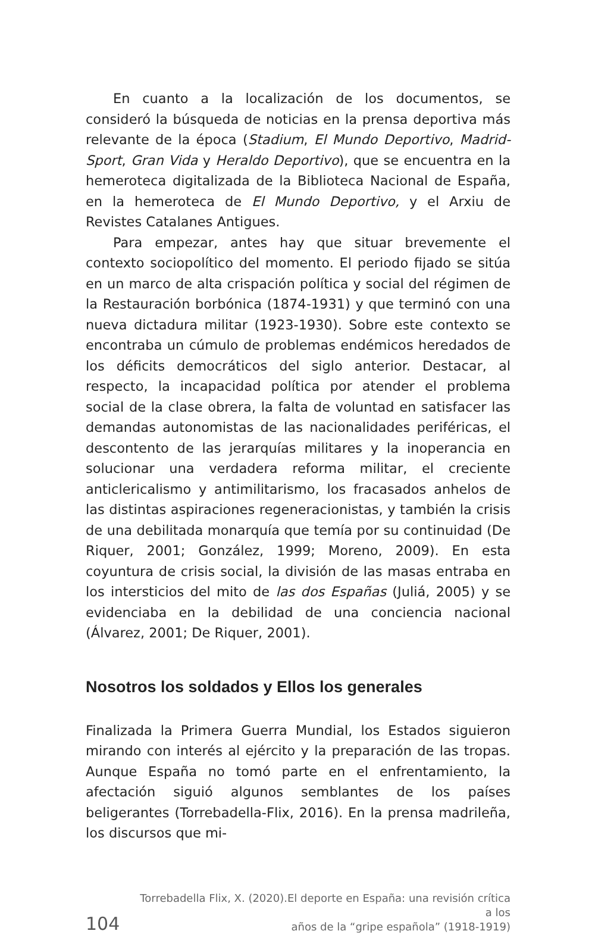En cuanto a la localización de los documentos, se consideró la búsqueda de noticias en la prensa deportiva más relevante de la época (Stadium, El Mundo Deportivo, Madrid-Sport, Gran Vida y Heraldo Deportivo), que se encuentra en la hemeroteca digitalizada de la Biblioteca Nacional de España, en la hemeroteca de El Mundo Deportivo, y el Arxiu de Revistes Catalanes Antigues.
Para empezar, antes hay que situar brevemente el contexto sociopolítico del momento. El periodo fijado se sitúa en un marco de alta crispación política y social del régimen de la Restauración borbónica (1874-1931) y que terminó con una nueva dictadura militar (1923-1930). Sobre este contexto se encontraba un cúmulo de problemas endémicos heredados de los déficits democráticos del siglo anterior. Destacar, al respecto, la incapacidad política por atender el problema social de la clase obrera, la falta de voluntad en satisfacer las demandas autonomistas de las nacionalidades periféricas, el descontento de las jerarquías militares y la inoperancia en solucionar una verdadera reforma militar, el creciente anticlericalismo y antimilitarismo, los fracasados anhelos de las distintas aspiraciones regeneracionistas, y también la crisis de una debilitada monarquía que temía por su continuidad (De Riquer, 2001; González, 1999; Moreno, 2009). En esta coyuntura de crisis social, la división de las masas entraba en los intersticios del mito de las dos Españas (Juliá, 2005) y se evidenciaba en la debilidad de una conciencia nacional (Álvarez, 2001; De Riquer, 2001).
Nosotros los soldados y Ellos los generales
Finalizada la Primera Guerra Mundial, los Estados siguieron mirando con interés al ejército y la preparación de las tropas. Aunque España no tomó parte en el enfrentamiento, la afectación siguió algunos semblantes de los países beligerantes (Torrebadella-Flix, 2016). En la prensa madrileña, los discursos que mi-
104
Torrebadella Flix, X. (2020).El deporte en España: una revisión crítica a los
años de la “gripe española” (1918-1919)